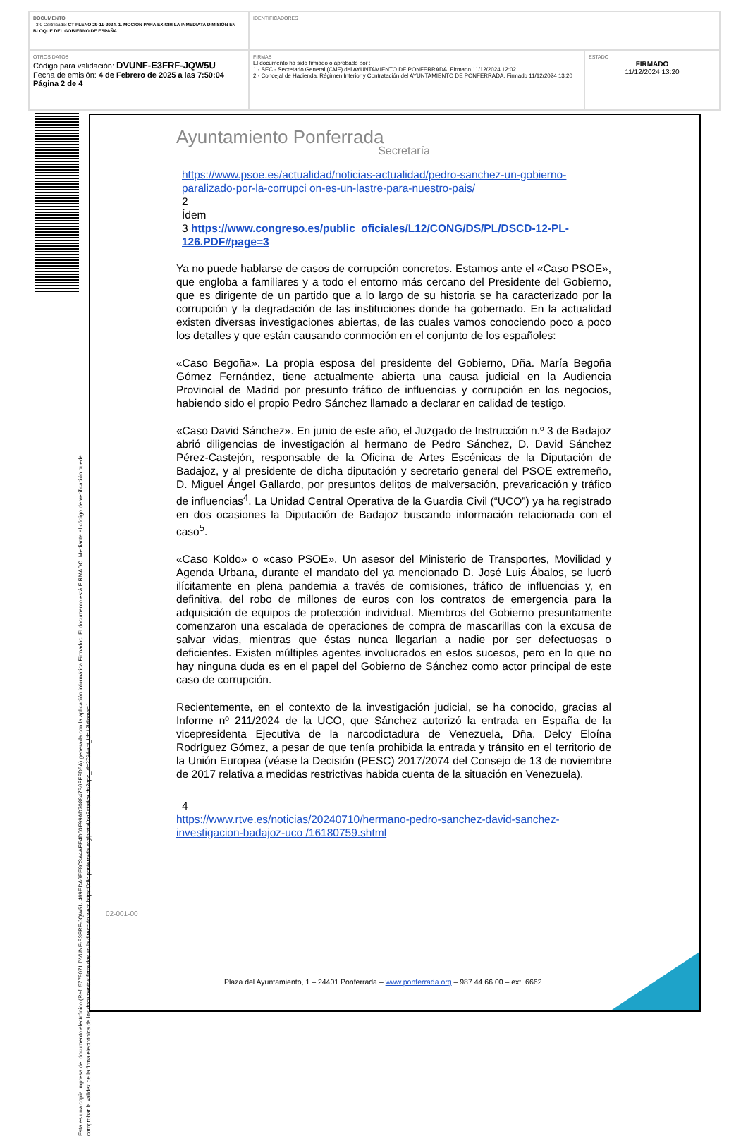| DOCUMENTO 3.0 Certificado: CT PLENO 29-11-2024. 1. MOCION PARA EXIGIR LA INMEDIATA DIMISIÓN EN BLOQUE DEL GOBIERNO DE ESPAÑA. | IDENTIFICADORES | |
| OTROS DATOS Código para validación: DVUNF-E3FRF-JQW5U Fecha de emisión: 4 de Febrero de 2025 a las 7:50:04 Página 2 de 4 | FIRMAS El documento ha sido firmado o aprobado por : 1.- SEC - Secretario General (CMF) del AYUNTAMIENTO DE PONFERRADA. Firmado 11/12/2024 12:02 2.- Concejal de Hacienda, Régimen Interior y Contratación del AYUNTAMIENTO DE PONFERRADA. Firmado 11/12/2024 13:20 | ESTADO FIRMADO 11/12/2024 13:20 |
Esta es una copia impresa del documento electrónico (Ref: 5778071 DVUNF-E3FRF-JQW5U 469EDA6EE8C3A4AFE4D00E99AD708847B6FFFD6A) generada con la aplicación informática Firmadoc. El documento está FIRMADO. Mediante el código de verificación puede comprobar la validez de la firma electrónica de los documentos firmados en la dirección web: https://clic.ponferrada.org/portal/noEstatica.do?opc_id=279&ent_id=1?idioma=1
Ayuntamiento Ponferrada
Secretaría
https://www.psoe.es/actualidad/noticias-actualidad/pedro-sanchez-un-gobierno-paralizado-por-la-corrupci on-es-un-lastre-para-nuestro-pais/
2
Ídem
3 https://www.congreso.es/public_oficiales/L12/CONG/DS/PL/DSCD-12-PL-126.PDF#page=3
Ya no puede hablarse de casos de corrupción concretos. Estamos ante el «Caso PSOE», que engloba a familiares y a todo el entorno más cercano del Presidente del Gobierno, que es dirigente de un partido que a lo largo de su historia se ha caracterizado por la corrupción y la degradación de las instituciones donde ha gobernado. En la actualidad existen diversas investigaciones abiertas, de las cuales vamos conociendo poco a poco los detalles y que están causando conmoción en el conjunto de los españoles:
«Caso Begoña». La propia esposa del presidente del Gobierno, Dña. María Begoña Gómez Fernández, tiene actualmente abierta una causa judicial en la Audiencia Provincial de Madrid por presunto tráfico de influencias y corrupción en los negocios, habiendo sido el propio Pedro Sánchez llamado a declarar en calidad de testigo.
«Caso David Sánchez». En junio de este año, el Juzgado de Instrucción n.º 3 de Badajoz abrió diligencias de investigación al hermano de Pedro Sánchez, D. David Sánchez Pérez-Castejón, responsable de la Oficina de Artes Escénicas de la Diputación de Badajoz, y al presidente de dicha diputación y secretario general del PSOE extremeño, D. Miguel Ángel Gallardo, por presuntos delitos de malversación, prevaricación y tráfico de influencias<sup>4</sup>. La Unidad Central Operativa de la Guardia Civil (“UCO”) ya ha registrado en dos ocasiones la Diputación de Badajoz buscando información relacionada con el caso<sup>5</sup>.
«Caso Koldo» o «caso PSOE». Un asesor del Ministerio de Transportes, Movilidad y Agenda Urbana, durante el mandato del ya mencionado D. José Luis Ábalos, se lucró ilícitamente en plena pandemia a través de comisiones, tráfico de influencias y, en definitiva, del robo de millones de euros con los contratos de emergencia para la adquisición de equipos de protección individual. Miembros del Gobierno presuntamente comenzaron una escalada de operaciones de compra de mascarillas con la excusa de salvar vidas, mientras que éstas nunca llegarían a nadie por ser defectuosas o deficientes. Existen múltiples agentes involucrados en estos sucesos, pero en lo que no hay ninguna duda es en el papel del Gobierno de Sánchez como actor principal de este caso de corrupción.
Recientemente, en el contexto de la investigación judicial, se ha conocido, gracias al Informe nº 211/2024 de la UCO, que Sánchez autorizó la entrada en España de la vicepresidenta Ejecutiva de la narcodictadura de Venezuela, Dña. Delcy Eloína Rodríguez Gómez, a pesar de que tenía prohibida la entrada y tránsito en el territorio de la Unión Europea (véase la Decisión (PESC) 2017/2074 del Consejo de 13 de noviembre de 2017 relativa a medidas restrictivas habida cuenta de la situación en Venezuela).
4
https://www.rtve.es/noticias/20240710/hermano-pedro-sanchez-david-sanchez-investigacion-badajoz-uco /16180759.shtml
02-001-00
Plaza del Ayuntamiento, 1 – 24401 Ponferrada – www.ponferrada.org – 987 44 66 00 – ext. 6662